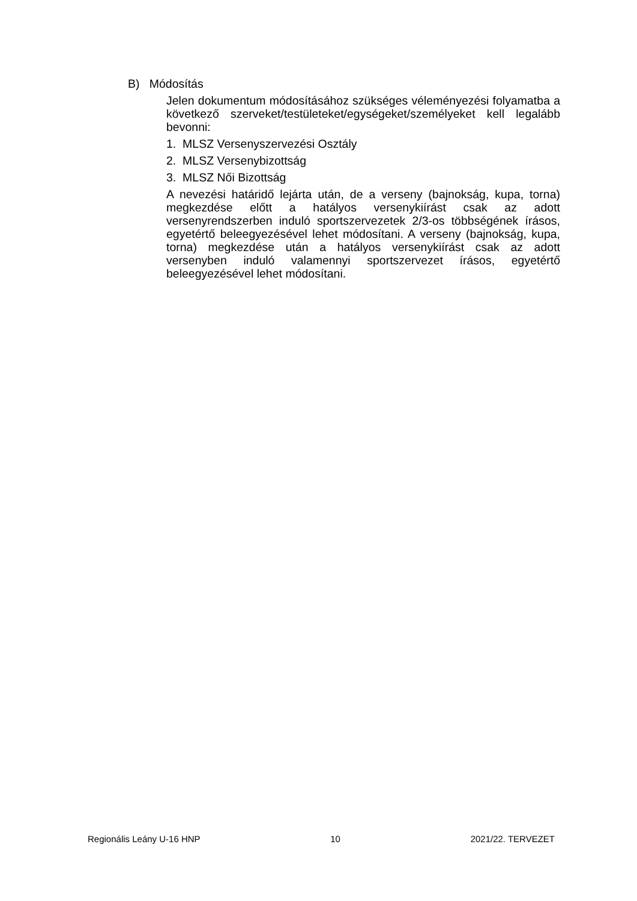B) Módosítás
Jelen dokumentum módosításához szükséges véleményezési folyamatba a következő szerveket/testületeket/egységeket/személyeket kell legalább bevonni:
1. MLSZ Versenyszervezési Osztály
2. MLSZ Versenybizottság
3. MLSZ Női Bizottság
A nevezési határidő lejárta után, de a verseny (bajnokság, kupa, torna) megkezdése előtt a hatályos versenykiírást csak az adott versenyrendszerben induló sportszervezetek 2/3-os többségének írásos, egyetértő beleegyezésével lehet módosítani. A verseny (bajnokság, kupa, torna) megkezdése után a hatályos versenykiírást csak az adott versenyben induló valamennyi sportszervezet írásos, egyetértő beleegyezésével lehet módosítani.
Regionális Leány U-16 HNP 10 2021/22. TERVEZET